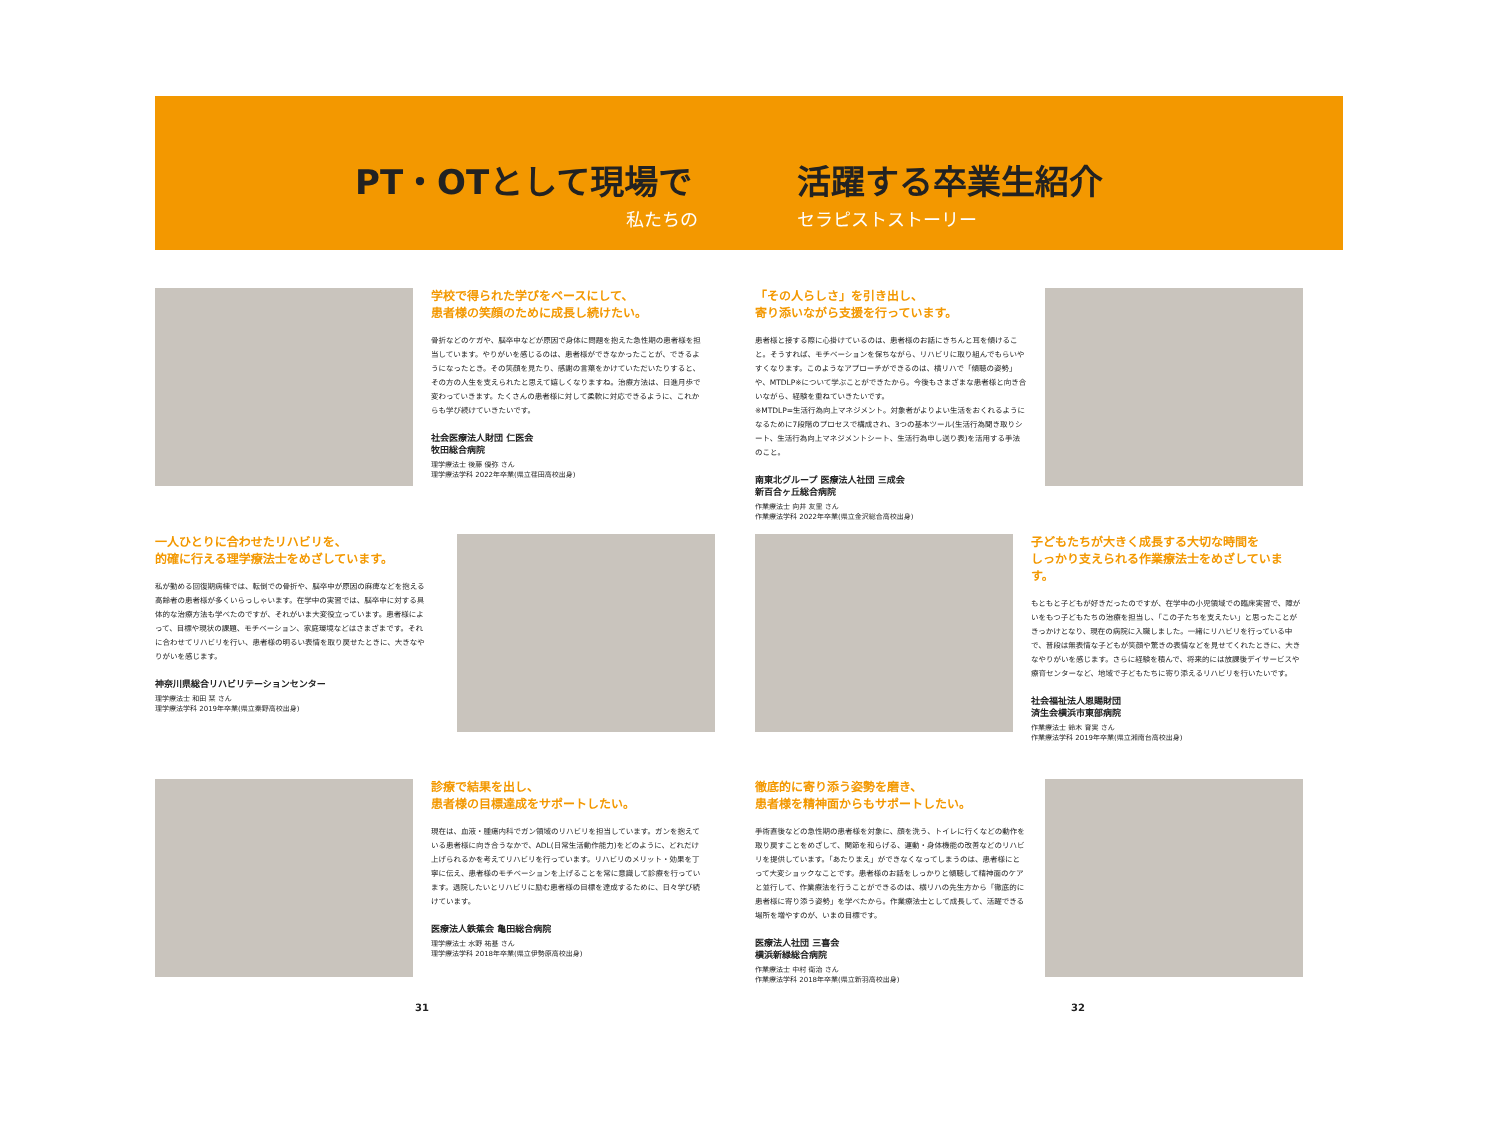PT・OTとして現場で 活躍する卒業生紹介
私たちの セラピストストーリー
学校で得られた学びをベースにして、
患者様の笑顔のために成長し続けたい。
骨折などのケガや、脳卒中などが原因で身体に問題を抱えた急性期の患者様を担当しています。やりがいを感じるのは、患者様ができなかったことが、できるようになったとき。その笑顔を見たり、感謝の言葉をかけていただいたりすると、その方の人生を支えられたと思えて嬉しくなりますね。治療方法は、日進月歩で変わっていきます。たくさんの患者様に対して柔軟に対応できるように、これからも学び続けていきたいです。
社会医療法人財団 仁医会
牧田総合病院
理学療法士 後藤 優弥 さん
理学療法学科 2022年卒業(県立荏田高校出身)
「その人らしさ」を引き出し、
寄り添いながら支援を行っています。
患者様と接する際に心掛けているのは、患者様のお話にきちんと耳を傾けること。そうすれば、モチベーションを保ちながら、リハビリに取り組んでもらいやすくなります。このようなアプローチができるのは、横リハで「傾聴の姿勢」や、MTDLP※について学ぶことができたから。今後もさまざまな患者様と向き合いながら、経験を重ねていきたいです。
※MTDLP=生活行為向上マネジメント。対象者がよりよい生活をおくれるようになるために7段階のプロセスで構成され、3つの基本ツール(生活行為聞き取りシート、生活行為向上マネジメントシート、生活行為申し送り表)を活用する手法のこと。
南東北グループ 医療法人社団 三成会
新百合ヶ丘総合病院
作業療法士 向井 友里 さん
作業療法学科 2022年卒業(県立金沢総合高校出身)
一人ひとりに合わせたリハビリを、
的確に行える理学療法士をめざしています。
私が勤める回復期病棟では、転倒での骨折や、脳卒中が原因の麻痺などを抱える高齢者の患者様が多くいらっしゃいます。在学中の実習では、脳卒中に対する具体的な治療方法も学べたのですが、それがいま大変役立っています。患者様によって、目標や現状の課題、モチベーション、家庭環境などはさまざまです。それに合わせてリハビリを行い、患者様の明るい表情を取り戻せたときに、大きなやりがいを感じます。
神奈川県総合リハビリテーションセンター
理学療法士 和田 栞 さん
理学療法学科 2019年卒業(県立秦野高校出身)
子どもたちが大きく成長する大切な時間を
しっかり支えられる作業療法士をめざしています。
もともと子どもが好きだったのですが、在学中の小児領域での臨床実習で、障がいをもつ子どもたちの治療を担当し、「この子たちを支えたい」と思ったことがきっかけとなり、現在の病院に入職しました。一緒にリハビリを行っている中で、普段は無表情な子どもが笑顔や驚きの表情などを見せてくれたときに、大きなやりがいを感じます。さらに経験を積んで、将来的には放課後デイサービスや療育センターなど、地域で子どもたちに寄り添えるリハビリを行いたいです。
社会福祉法人恩賜財団
済生会横浜市東部病院
作業療法士 鈴木 育実 さん
作業療法学科 2019年卒業(県立湘南台高校出身)
診療で結果を出し、
患者様の目標達成をサポートしたい。
現在は、血液・腫瘍内科でガン領域のリハビリを担当しています。ガンを抱えている患者様に向き合うなかで、ADL(日常生活動作能力)をどのように、どれだけ上げられるかを考えてリハビリを行っています。リハビリのメリット・効果を丁寧に伝え、患者様のモチベーションを上げることを常に意識して診療を行っています。退院したいとリハビリに励む患者様の目標を達成するために、日々学び続けています。
医療法人鉄蕉会 亀田総合病院
理学療法士 水野 祐基 さん
理学療法学科 2018年卒業(県立伊勢原高校出身)
徹底的に寄り添う姿勢を磨き、
患者様を精神面からもサポートしたい。
手術直後などの急性期の患者様を対象に、顔を洗う、トイレに行くなどの動作を取り戻すことをめざして、関節を和らげる、運動・身体機能の改善などのリハビリを提供しています。「あたりまえ」ができなくなってしまうのは、患者様にとって大変ショックなことです。患者様のお話をしっかりと傾聴して精神面のケアと並行して、作業療法を行うことができるのは、横リハの先生方から「徹底的に患者様に寄り添う姿勢」を学べたから。作業療法士として成長して、活躍できる場所を増やすのが、いまの目標です。
医療法人社団 三喜会
横浜新緑総合病院
作業療法士 中村 衛治 さん
作業療法学科 2018年卒業(県立新羽高校出身)
31 32